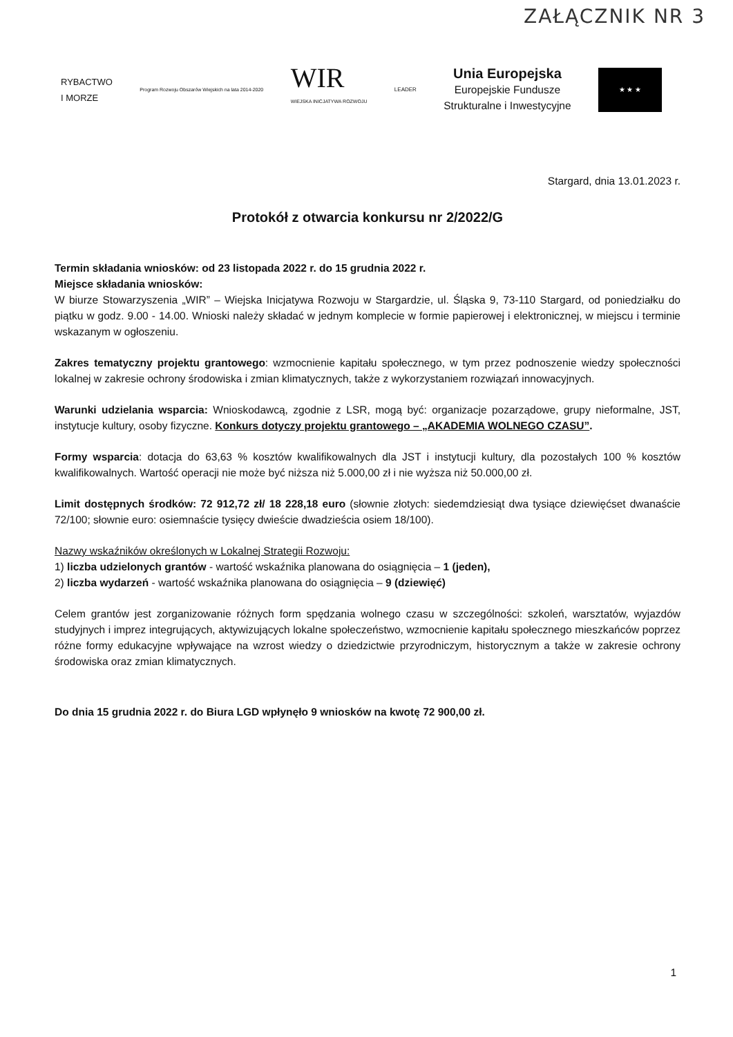ZAŁĄCZNIK NR 3
RYBACTWO
I MORZE
Program Rozwoju Obszarów Wiejskich na lata 2014-2020
WIR
WIEJSKA INICJATYWA ROZWOJU
LEADER
Unia Europejska
Europejskie Fundusze
Strukturalne i Inwestycyjne
★ ★ ★
Stargard, dnia 13.01.2023 r.
Protokół z otwarcia konkursu nr 2/2022/G
Termin składania wniosków: od 23 listopada 2022 r. do 15 grudnia 2022 r.
Miejsce składania wniosków:
W biurze Stowarzyszenia „WIR” – Wiejska Inicjatywa Rozwoju w Stargardzie, ul. Śląska 9, 73-110 Stargard, od poniedziałku do piątku w godz. 9.00 - 14.00. Wnioski należy składać w jednym komplecie w formie papierowej i elektronicznej, w miejscu i terminie wskazanym w ogłoszeniu.
Zakres tematyczny projektu grantowego: wzmocnienie kapitału społecznego, w tym przez podnoszenie wiedzy społeczności lokalnej w zakresie ochrony środowiska i zmian klimatycznych, także z wykorzystaniem rozwiązań innowacyjnych.
Warunki udzielania wsparcia: Wnioskodawcą, zgodnie z LSR, mogą być: organizacje pozarządowe, grupy nieformalne, JST, instytucje kultury, osoby fizyczne. Konkurs dotyczy projektu grantowego – „AKADEMIA WOLNEGO CZASU”.
Formy wsparcia: dotacja do 63,63 % kosztów kwalifikowalnych dla JST i instytucji kultury, dla pozostałych 100 % kosztów kwalifikowalnych. Wartość operacji nie może być niższa niż 5.000,00 zł i nie wyższa niż 50.000,00 zł.
Limit dostępnych środków: 72 912,72 zł/ 18 228,18 euro (słownie złotych: siedemdziesiąt dwa tysiące dziewięćset dwanaście 72/100; słownie euro: osiemnaście tysięcy dwieście dwadzieścia osiem 18/100).
Nazwy wskaźników określonych w Lokalnej Strategii Rozwoju:
1) liczba udzielonych grantów - wartość wskaźnika planowana do osiągnięcia – 1 (jeden),
2) liczba wydarzeń - wartość wskaźnika planowana do osiągnięcia – 9 (dziewięć)
Celem grantów jest zorganizowanie różnych form spędzania wolnego czasu w szczególności: szkoleń, warsztatów, wyjazdów studyjnych i imprez integrujących, aktywizujących lokalne społeczeństwo, wzmocnienie kapitału społecznego mieszkańców poprzez różne formy edukacyjne wpływające na wzrost wiedzy o dziedzictwie przyrodniczym, historycznym a także w zakresie ochrony środowiska oraz zmian klimatycznych.
Do dnia 15 grudnia 2022 r. do Biura LGD wpłynęło 9 wniosków na kwotę 72 900,00 zł.
1